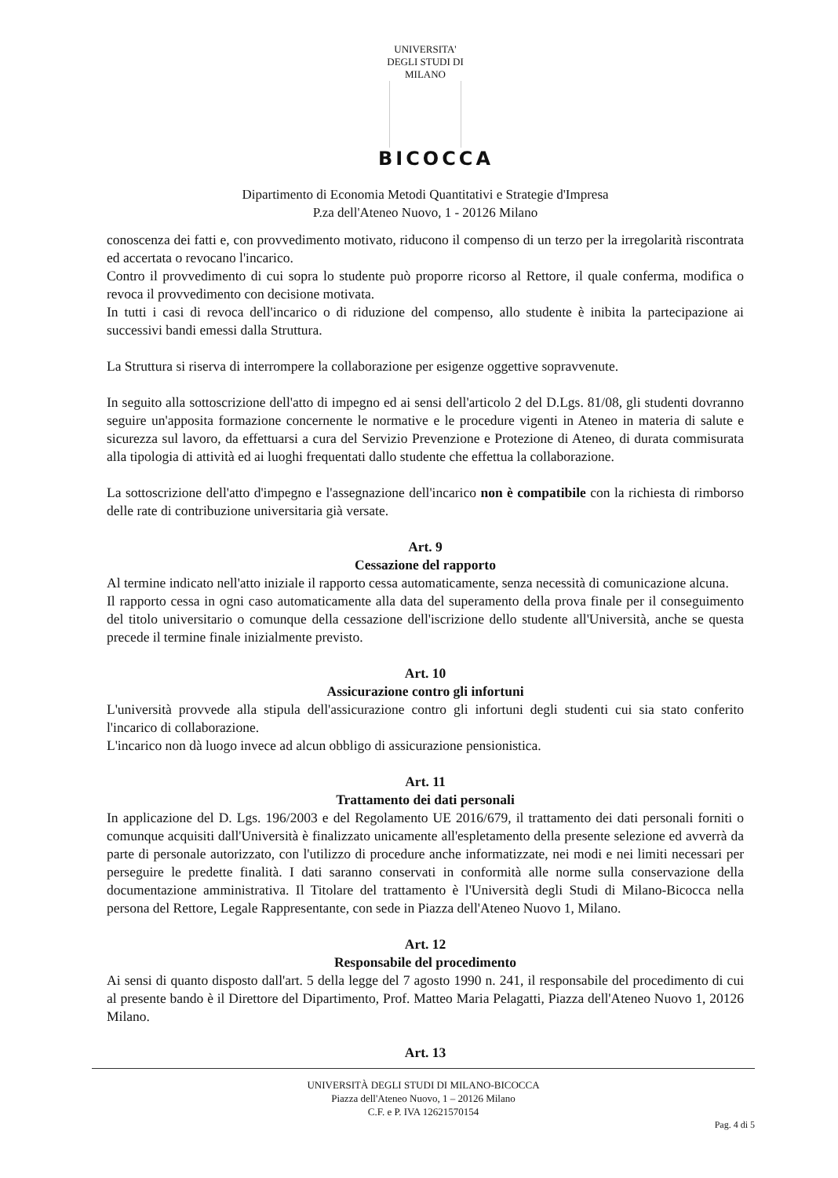UNIVERSITA' DEGLI STUDI DI MILANO
BICOCCA
Dipartimento di Economia Metodi Quantitativi e Strategie d'Impresa
P.za dell'Ateneo Nuovo, 1 - 20126 Milano
conoscenza dei fatti e, con provvedimento motivato, riducono il compenso di un terzo per la irregolarità riscontrata ed accertata o revocano l'incarico.
Contro il provvedimento di cui sopra lo studente può proporre ricorso al Rettore, il quale conferma, modifica o revoca il provvedimento con decisione motivata.
In tutti i casi di revoca dell'incarico o di riduzione del compenso, allo studente è inibita la partecipazione ai successivi bandi emessi dalla Struttura.
La Struttura si riserva di interrompere la collaborazione per esigenze oggettive sopravvenute.
In seguito alla sottoscrizione dell'atto di impegno ed ai sensi dell'articolo 2 del D.Lgs. 81/08, gli studenti dovranno seguire un'apposita formazione concernente le normative e le procedure vigenti in Ateneo in materia di salute e sicurezza sul lavoro, da effettuarsi a cura del Servizio Prevenzione e Protezione di Ateneo, di durata commisurata alla tipologia di attività ed ai luoghi frequentati dallo studente che effettua la collaborazione.
La sottoscrizione dell'atto d'impegno e l'assegnazione dell'incarico non è compatibile con la richiesta di rimborso delle rate di contribuzione universitaria già versate.
Art. 9
Cessazione del rapporto
Al termine indicato nell'atto iniziale il rapporto cessa automaticamente, senza necessità di comunicazione alcuna.
Il rapporto cessa in ogni caso automaticamente alla data del superamento della prova finale per il conseguimento del titolo universitario o comunque della cessazione dell'iscrizione dello studente all'Università, anche se questa precede il termine finale inizialmente previsto.
Art. 10
Assicurazione contro gli infortuni
L'università provvede alla stipula dell'assicurazione contro gli infortuni degli studenti cui sia stato conferito l'incarico di collaborazione.
L'incarico non dà luogo invece ad alcun obbligo di assicurazione pensionistica.
Art. 11
Trattamento dei dati personali
In applicazione del D. Lgs. 196/2003 e del Regolamento UE 2016/679, il trattamento dei dati personali forniti o comunque acquisiti dall'Università è finalizzato unicamente all'espletamento della presente selezione ed avverrà da parte di personale autorizzato, con l'utilizzo di procedure anche informatizzate, nei modi e nei limiti necessari per perseguire le predette finalità. I dati saranno conservati in conformità alle norme sulla conservazione della documentazione amministrativa. Il Titolare del trattamento è l'Università degli Studi di Milano-Bicocca nella persona del Rettore, Legale Rappresentante, con sede in Piazza dell'Ateneo Nuovo 1, Milano.
Art. 12
Responsabile del procedimento
Ai sensi di quanto disposto dall'art. 5 della legge del 7 agosto 1990 n. 241, il responsabile del procedimento di cui al presente bando è il Direttore del Dipartimento, Prof. Matteo Maria Pelagatti, Piazza dell'Ateneo Nuovo 1, 20126 Milano.
Art. 13
UNIVERSITÀ DEGLI STUDI DI MILANO-BICOCCA
Piazza dell'Ateneo Nuovo, 1 – 20126 Milano
C.F. e P. IVA 12621570154
Pag. 4 di 5